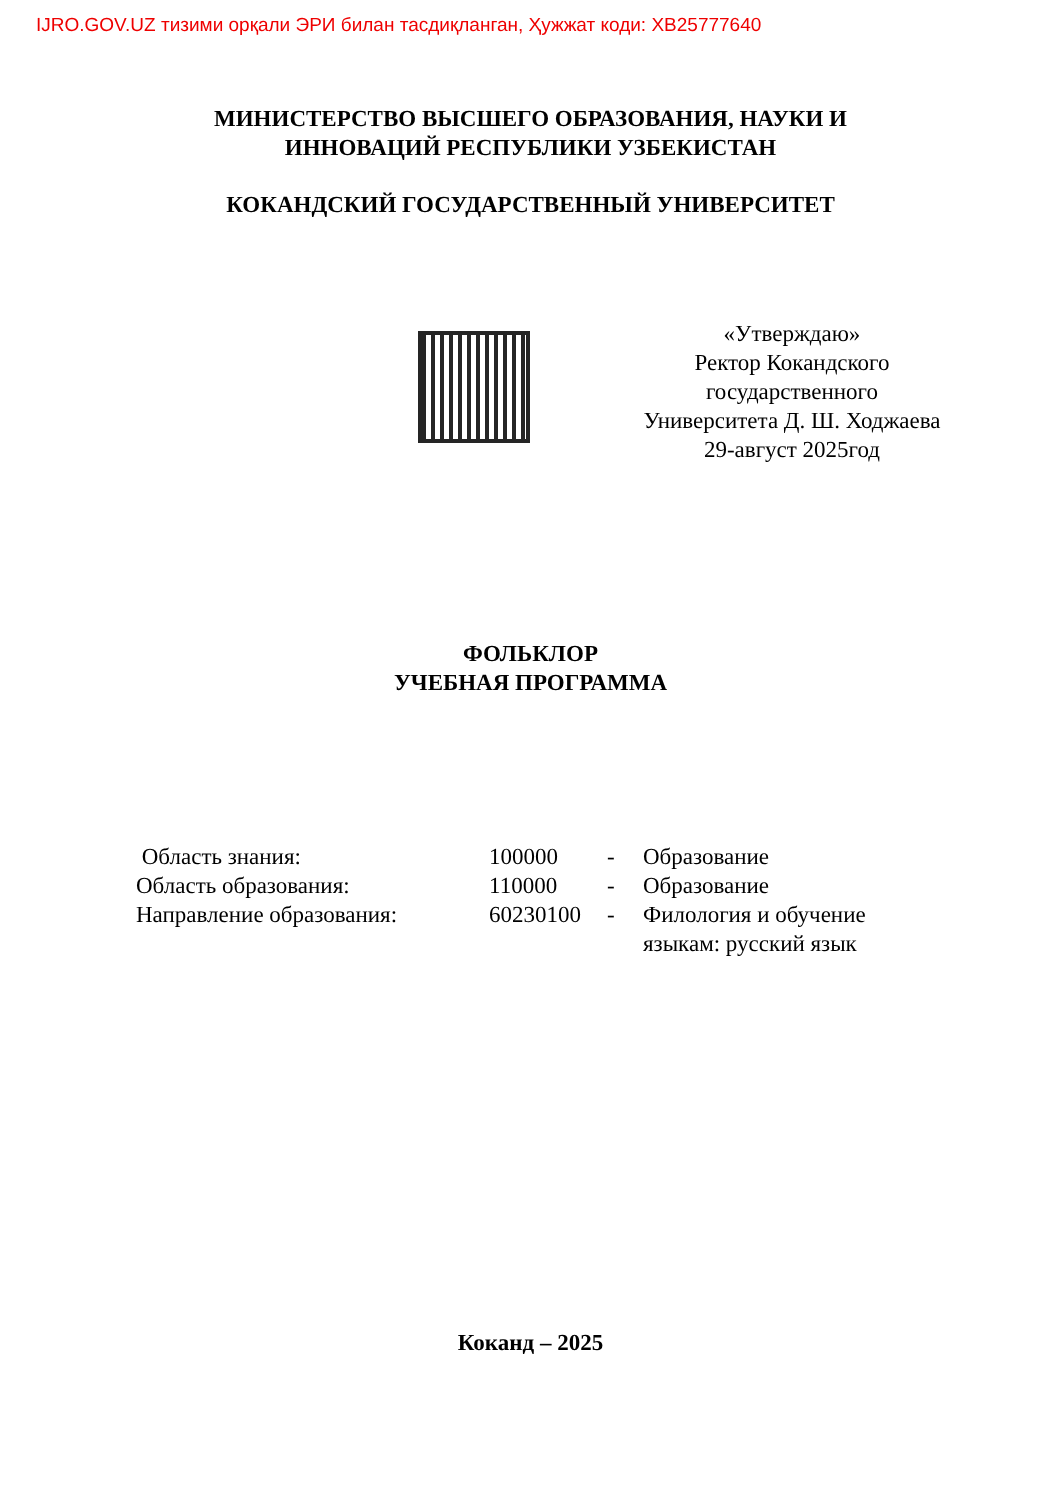IJRO.GOV.UZ тизими орқали ЭРИ билан тасдиқланган, Ҳужжат коди: XB25777640
МИНИСТЕРСТВО ВЫСШЕГО ОБРАЗОВАНИЯ, НАУКИ И
ИННОВАЦИЙ РЕСПУБЛИКИ УЗБЕКИСТАН
КОКАНДСКИЙ ГОСУДАРСТВЕННЫЙ УНИВЕРСИТЕТ
«Утверждаю»
Ректор Кокандского
государственного
Университета Д. Ш. Ходжаева
29-август 2025год
ФОЛЬКЛОР
УЧЕБНАЯ ПРОГРАММА
| Область знания: | 100000 | - | Образование |
| Область образования: | 110000 | - | Образование |
| Направление образования: | 60230100 | - | Филология и обучение языкам: русский язык |
Коканд – 2025